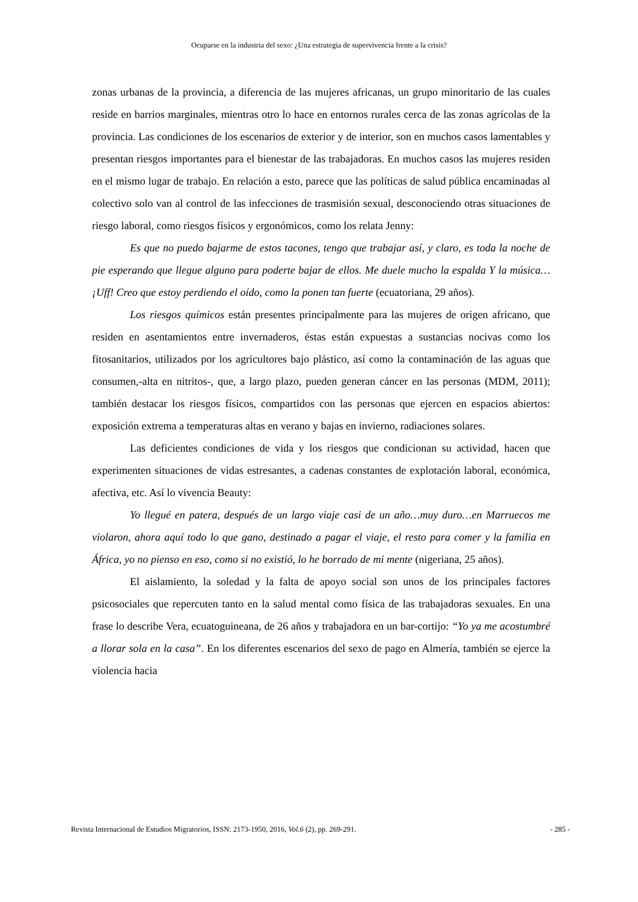Ocuparse en la industria del sexo: ¿Una estrategia de supervivencia frente a la crisis?
zonas urbanas de la provincia, a diferencia de las mujeres africanas, un grupo minoritario de las cuales reside en barrios marginales, mientras otro lo hace en entornos rurales cerca de las zonas agrícolas de la provincia. Las condiciones de los escenarios de exterior y de interior, son en muchos casos lamentables y presentan riesgos importantes para el bienestar de las trabajadoras. En muchos casos las mujeres residen en el mismo lugar de trabajo. En relación a esto, parece que las políticas de salud pública encaminadas al colectivo solo van al control de las infecciones de trasmisión sexual, desconociendo otras situaciones de riesgo laboral, como riesgos físicos y ergonómicos, como los relata Jenny:
Es que no puedo bajarme de estos tacones, tengo que trabajar así, y claro, es toda la noche de pie esperando que llegue alguno para poderte bajar de ellos. Me duele mucho la espalda Y la música… ¡Uff! Creo que estoy perdiendo el oído, como la ponen tan fuerte (ecuatoriana, 29 años).
Los riesgos químicos están presentes principalmente para las mujeres de origen africano, que residen en asentamientos entre invernaderos, éstas están expuestas a sustancias nocivas como los fitosanitarios, utilizados por los agricultores bajo plástico, así como la contaminación de las aguas que consumen,-alta en nitritos-, que, a largo plazo, pueden generan cáncer en las personas (MDM, 2011); también destacar los riesgos físicos, compartidos con las personas que ejercen en espacios abiertos: exposición extrema a temperaturas altas en verano y bajas en invierno, radiaciones solares.
Las deficientes condiciones de vida y los riesgos que condicionan su actividad, hacen que experimenten situaciones de vidas estresantes, a cadenas constantes de explotación laboral, económica, afectiva, etc. Así lo vivencia Beauty:
Yo llegué en patera, después de un largo viaje casi de un año…muy duro…en Marruecos me violaron, ahora aquí todo lo que gano, destinado a pagar el viaje, el resto para comer y la familia en África, yo no pienso en eso, como si no existió, lo he borrado de mi mente (nigeriana, 25 años).
El aislamiento, la soledad y la falta de apoyo social son unos de los principales factores psicosociales que repercuten tanto en la salud mental como física de las trabajadoras sexuales. En una frase lo describe Vera, ecuatoguineana, de 26 años y trabajadora en un bar-cortijo: “Yo ya me acostumbré a llorar sola en la casa”. En los diferentes escenarios del sexo de pago en Almería, también se ejerce la violencia hacia
Revista Internacional de Estudios Migratorios, ISSN: 2173-1950, 2016, Vol.6 (2), pp. 269-291. - 285 -